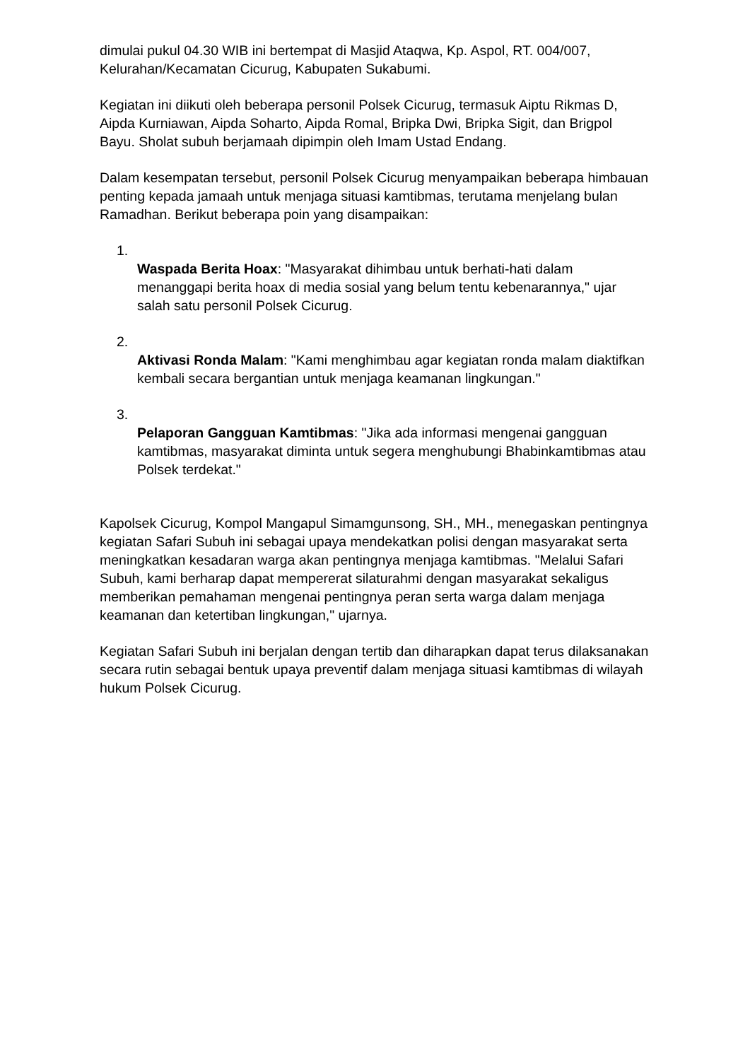dimulai pukul 04.30 WIB ini bertempat di Masjid Ataqwa, Kp. Aspol, RT. 004/007, Kelurahan/Kecamatan Cicurug, Kabupaten Sukabumi.
Kegiatan ini diikuti oleh beberapa personil Polsek Cicurug, termasuk Aiptu Rikmas D, Aipda Kurniawan, Aipda Soharto, Aipda Romal, Bripka Dwi, Bripka Sigit, dan Brigpol Bayu. Sholat subuh berjamaah dipimpin oleh Imam Ustad Endang.
Dalam kesempatan tersebut, personil Polsek Cicurug menyampaikan beberapa himbauan penting kepada jamaah untuk menjaga situasi kamtibmas, terutama menjelang bulan Ramadhan. Berikut beberapa poin yang disampaikan:
1.
Waspada Berita Hoax: "Masyarakat dihimbau untuk berhati-hati dalam menanggapi berita hoax di media sosial yang belum tentu kebenarannya," ujar salah satu personil Polsek Cicurug.
2.
Aktivasi Ronda Malam: "Kami menghimbau agar kegiatan ronda malam diaktifkan kembali secara bergantian untuk menjaga keamanan lingkungan."
3.
Pelaporan Gangguan Kamtibmas: "Jika ada informasi mengenai gangguan kamtibmas, masyarakat diminta untuk segera menghubungi Bhabinkamtibmas atau Polsek terdekat."
Kapolsek Cicurug, Kompol Mangapul Simamgunsong, SH., MH., menegaskan pentingnya kegiatan Safari Subuh ini sebagai upaya mendekatkan polisi dengan masyarakat serta meningkatkan kesadaran warga akan pentingnya menjaga kamtibmas. "Melalui Safari Subuh, kami berharap dapat mempererat silaturahmi dengan masyarakat sekaligus memberikan pemahaman mengenai pentingnya peran serta warga dalam menjaga keamanan dan ketertiban lingkungan," ujarnya.
Kegiatan Safari Subuh ini berjalan dengan tertib dan diharapkan dapat terus dilaksanakan secara rutin sebagai bentuk upaya preventif dalam menjaga situasi kamtibmas di wilayah hukum Polsek Cicurug.